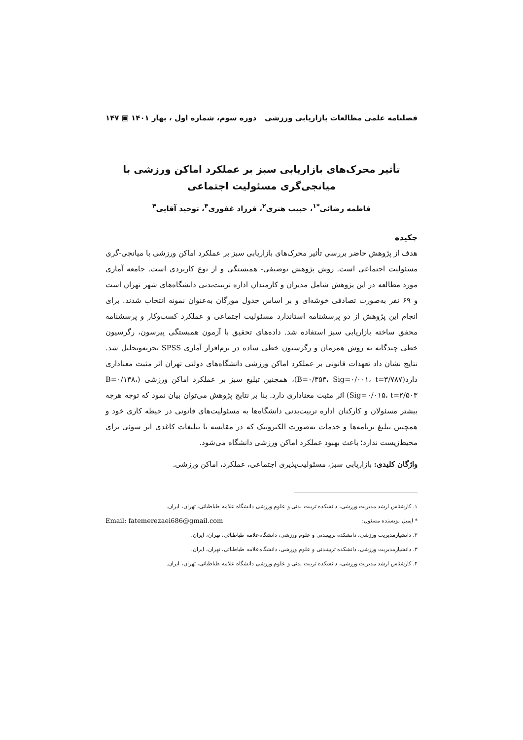فصلنامه علمی مطالعات بازاریابی ورزشی دوره سوم، شماره اول ، بهار ۱۴۰۱ ▣ ۱۴۷
تأثیر محرک‌های بازاریابی سبز بر عملکرد اماکن ورزشی با میانجی‌گری مسئولیت اجتماعی
فاطمه رضائی<sup>*۱</sup>، حبیب هنری<sup>۲</sup>، فرزاد غفوری<sup>۳</sup>، توحید آقایی<sup>۴</sup>
چکیده
هدف از پژوهش حاضر بررسی تأثیر محرک‌های بازاریابی سبز بر عملکرد اماکن ورزشی با میانجی-گری مسئولیت اجتماعی است. روش پژوهش توصیفی- همبستگی و از نوع کاربردی است. جامعه آماری مورد مطالعه در این پژوهش شامل مدیران و کارمندان اداره تربیت‌بدنی دانشگاه‌های شهر تهران است و ۶۹ نفر به‌صورت تصادفی خوشه‌ای و بر اساس جدول مورگان به‌عنوان نمونه انتخاب شدند. برای انجام این پژوهش از دو پرسشنامه استاندارد مسئولیت اجتماعی و عملکرد کسب‌وکار و پرسشنامه محقق ساخته بازاریابی سبز استفاده شد. داده‌های تحقیق با آزمون همبستگی پیرسون، رگرسیون خطی چندگانه به روش همزمان و رگرسیون خطی ساده در نرم‌افزار آماری SPSS تجزیه‌وتحلیل شد. نتایج نشان داد تعهدات قانونی بر عملکرد اماکن ورزشی دانشگاه‌های دولتی تهران اثر مثبت معناداری دارد(B=۰/۳۵۳، Sig=۰/۰۰۱، t=۳/۷۸۷)، همچنین تبلیغ سبز بر عملکرد اماکن ورزشی (B=۰/۱۳۸، Sig=۰/۰۱۵، t=۲/۵۰۳) اثر مثبت معناداری دارد. بنا بر نتایج پژوهش می‌توان بیان نمود که توجه هرچه بیشتر مسئولان و کارکنان اداره تربیت‌بدنی دانشگاه‌ها به مسئولیت‌های قانونی در حیطه کاری خود و همچنین تبلیغ برنامه‌ها و خدمات به‌صورت الکترونیک که در مقایسه با تبلیغات کاغذی اثر سوئی برای محیط‌زیست ندارد؛ باعث بهبود عملکرد اماکن ورزشی دانشگاه می‌شود.
واژگان کلیدی: بازاریابی سبز، مسئولیت‌پذیری اجتماعی، عملکرد، اماکن ورزشی.
۱. کارشناس ارشد مدیریت ورزشی، دانشکده تربیت بدنی و علوم ورزشی دانشگاه علامه طباطبائی، تهران، ایران.
* ایمیل نویسنده مسئول: Email: fatemerezaei686@gmail.com
۲. دانشیارمدیریت ورزشی، دانشکده تربیتبدنی و علوم ورزشی، دانشگاه‌علامه طباطبائی، تهران، ایران.
۳. دانشیارمدیریت ورزشی، دانشکده تربیتبدنی و علوم ورزشی، دانشگاه‌علامه طباطبائی، تهران، ایران.
۴. کارشناس ارشد مدیریت ورزشی، دانشکده تربیت بدنی و علوم ورزشی دانشگاه علامه طباطبائی، تهران، ایران.